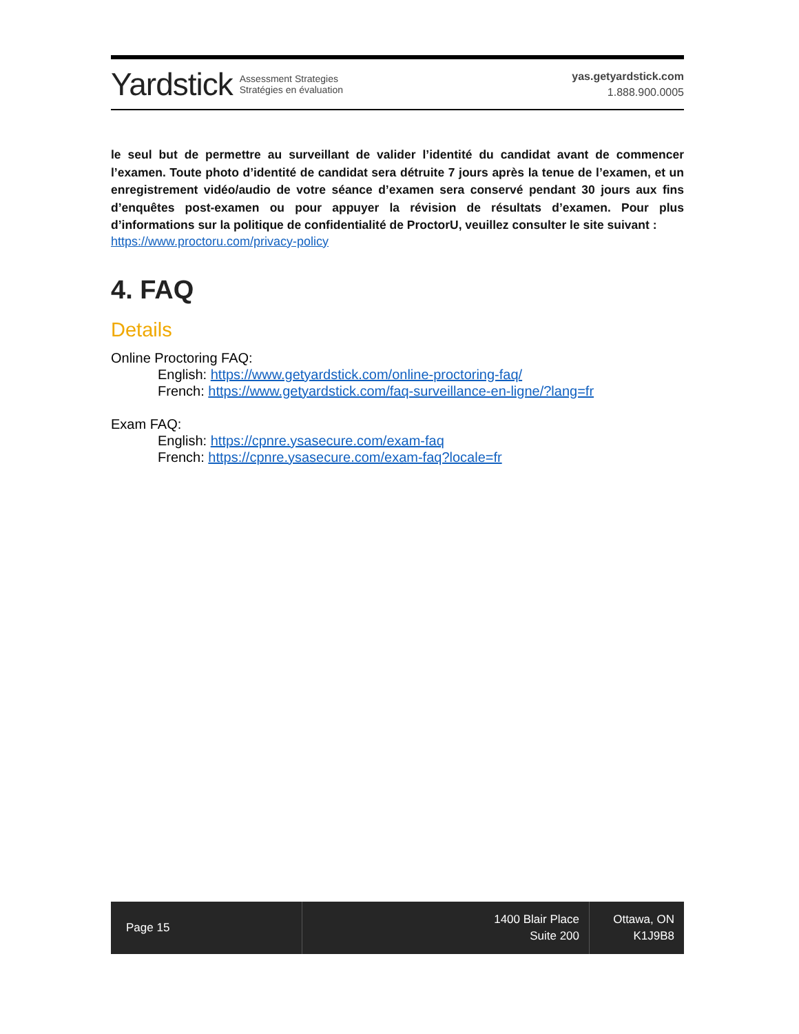Yardstick Assessment Strategies
Stratégies en évaluation
yas.getyardstick.com
1.888.900.0005
le seul but de permettre au surveillant de valider l’identité du candidat avant de commencer l’examen. Toute photo d’identité de candidat sera détruite 7 jours après la tenue de l’examen, et un enregistrement vidéo/audio de votre séance d’examen sera conservé pendant 30 jours aux fins d’enquêtes post-examen ou pour appuyer la révision de résultats d’examen. Pour plus d’informations sur la politique de confidentialité de ProctorU, veuillez consulter le site suivant :
https://www.proctoru.com/privacy-policy
4. FAQ
Details
Online Proctoring FAQ:
English: https://www.getyardstick.com/online-proctoring-faq/
French: https://www.getyardstick.com/faq-surveillance-en-ligne/?lang=fr
Exam FAQ:
English: https://cpnre.ysasecure.com/exam-faq
French: https://cpnre.ysasecure.com/exam-faq?locale=fr
Page 15
1400 Blair Place
Suite 200
Ottawa, ON
K1J9B8